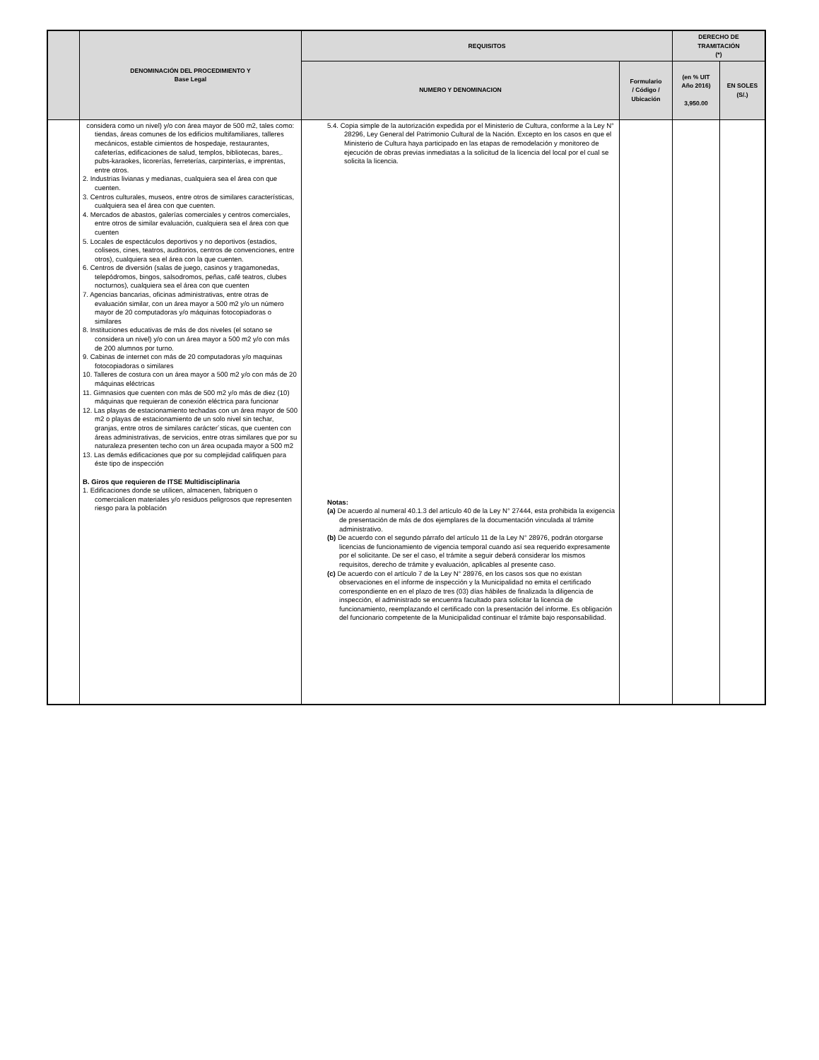| | DENOMINACIÓN DEL PROCEDIMIENTO Y Base Legal | REQUISITOS | | DERECHO DE TRAMITACIÓN (*) | |
| --- | --- | --- | --- | --- | --- |
| | | NUMERO Y DENOMINACION | Formulario / Código / Ubicación | (en % UIT Año 2016) 3,950.00 | EN SOLES (S/.) |
| | considera como un nivel) y/o con área mayor de 500 m2, tales como: tiendas, áreas comunes de los edificios multifamiliares, talleres mecánicos, estable cimientos de hospedaje, restaurantes, cafeterías, edificaciones de salud, templos, bibliotecas, bares,. pubs-karaokes, licorerías, ferreterías, carpinterías, e imprentas, entre otros. 2. Industrias livianas y medianas, cualquiera sea el área con que cuenten. 3. Centros culturales, museos, entre otros de similares características, cualquiera sea el área con que cuenten. 4. Mercados de abastos, galerías comerciales y centros comerciales, entre otros de similar evaluación, cualquiera sea el área con que cuenten 5. Locales de espectáculos deportivos y no deportivos (estadios, coliseos, cines, teatros, auditorios, centros de convenciones, entre otros), cualquiera sea el área con la que cuenten. 6. Centros de diversión (salas de juego, casinos y tragamonedas, telepódromos, bingos, salsodromos, peñas, café teatros, clubes nocturnos), cualquiera sea el área con que cuenten 7. Agencias bancarias, oficinas administrativas, entre otras de evaluación similar, con un área mayor a 500 m2 y/o un número mayor de 20 computadoras y/o máquinas fotocopiadoras o similares 8. Instituciones educativas de más de dos niveles (el sotano se considera un nivel) y/o con un área mayor a 500 m2 y/o con más de 200 alumnos por turno. 9. Cabinas de internet con más de 20 computadoras y/o maquinas fotocopiadoras o similares 10. Talleres de costura con un área mayor a 500 m2 y/o con más de 20 máquinas eléctricas 11. Gimnasios que cuenten con más de 500 m2 y/o más de diez (10) máquinas que requieran de conexión eléctrica para funcionar 12. Las playas de estacionamiento techadas con un área mayor de 500 m2 o playas de estacionamiento de un solo nivel sin techar, granjas, entre otros de similares carácter´sticas, que cuenten con áreas administrativas, de servicios, entre otras similares que por su naturaleza presenten techo con un área ocupada mayor a 500 m2 13. Las demás edificaciones que por su complejidad califiquen para éste tipo de inspección B. Giros que requieren de ITSE Multidisciplinaria 1. Edificaciones donde se utilicen, almacenen, fabriquen o comercialicen materiales y/o residuos peligrosos que representen riesgo para la población | 5.4. Copia simple de la autorización expedida por el Ministerio de Cultura, conforme a la Ley N° 28296, Ley General del Patrimonio Cultural de la Nación. Excepto en los casos en que el Ministerio de Cultura haya participado en las etapas de remodelación y monitoreo de ejecución de obras previas inmediatas a la solicitud de la licencia del local por el cual se solicita la licencia. Notas: (a) De acuerdo al numeral 40.1.3 del artículo 40 de la Ley N° 27444, esta prohibida la exigencia de presentación de más de dos ejemplares de la documentación vinculada al trámite administrativo. (b) De acuerdo con el segundo párrafo del artículo 11 de la Ley N° 28976, podrán otorgarse licencias de funcionamiento de vigencia temporal cuando así sea requerido expresamente por el solicitante. De ser el caso, el trámite a seguir deberá considerar los mismos requisitos, derecho de trámite y evaluación, aplicables al presente caso. (c) De acuerdo con el artículo 7 de la Ley N° 28976, en los casos sos que no existan observaciones en el informe de inspección y la Municipalidad no emita el certificado correspondiente en en el plazo de tres (03) días hábiles de finalizada la diligencia de inspección, el administrado se encuentra facultado para solicitar la licencia de funcionamiento, reemplazando el certificado con la presentación del informe. Es obligación del funcionario competente de la Municipalidad continuar el trámite bajo responsabilidad. | | | |